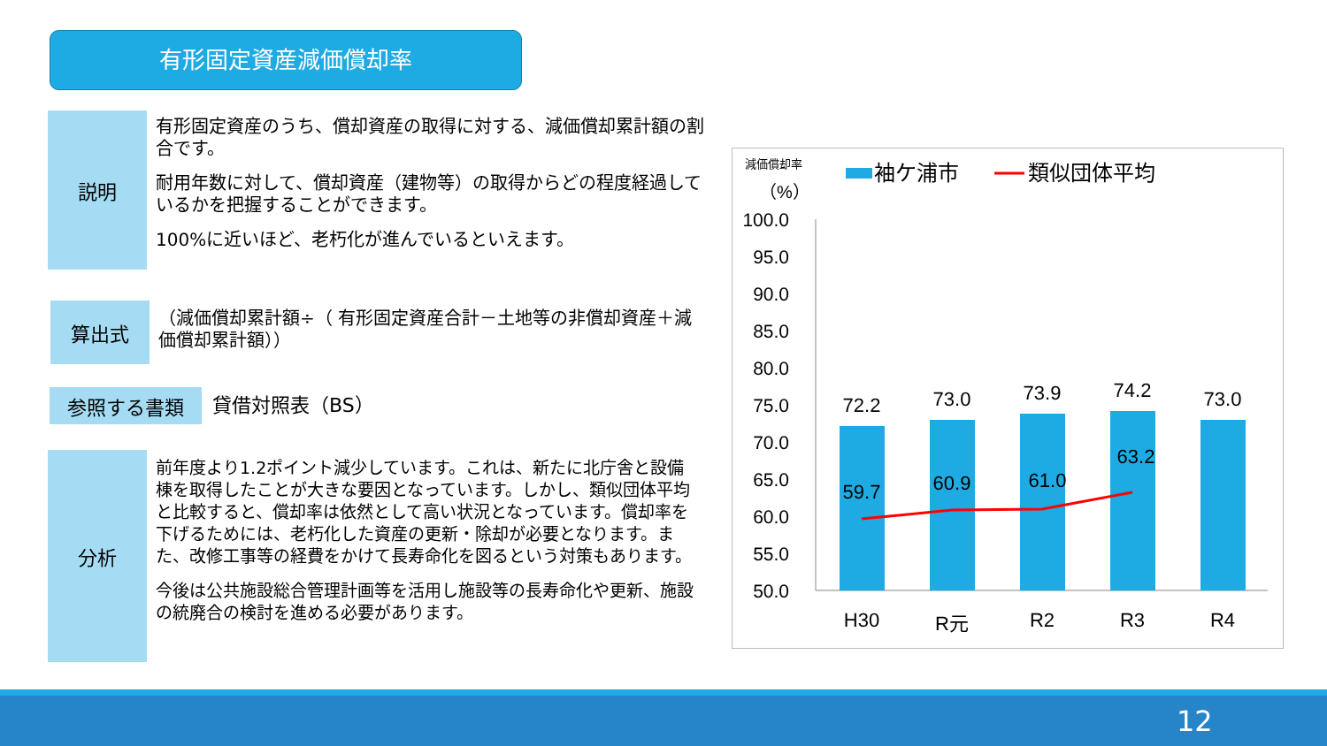有形固定資産減価償却率
説明
有形固定資産のうち、償却資産の取得に対する、減価償却累計額の割合です。
耐用年数に対して、償却資産（建物等）の取得からどの程度経過しているかを把握することができます。
100%に近いほど、老朽化が進んでいるといえます。
算出式
（減価償却累計額÷（ 有形固定資産合計－土地等の非償却資産＋減価償却累計額））
参照する書類
貸借対照表（BS）
分析
前年度より1.2ポイント減少しています。これは、新たに北庁舎と設備棟を取得したことが大きな要因となっています。しかし、類似団体平均と比較すると、償却率は依然として高い状況となっています。償却率を下げるためには、老朽化した資産の更新・除却が必要となります。また、改修工事等の経費をかけて長寿命化を図るという対策もあります。
今後は公共施設総合管理計画等を活用し施設等の長寿命化や更新、施設の統廃合の検討を進める必要があります。
減価償却率
（%）
袖ケ浦市
類似団体平均
100.0
95.0
90.0
85.0
80.0
75.0
70.0
65.0
60.0
55.0
50.0
72.2
73.0
73.9
74.2
73.0
59.7
60.9
61.0
63.2
H30
R元
R2
R3
R4
12